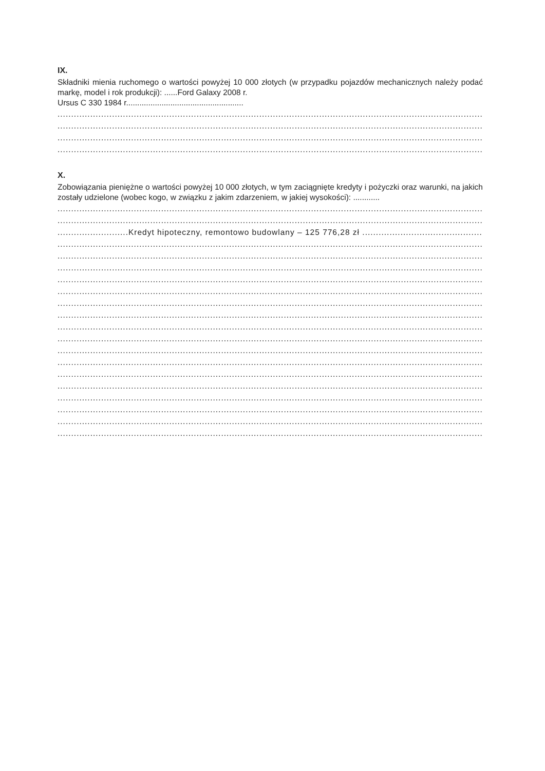IX.
Składniki mienia ruchomego o wartości powyżej 10 000 złotych (w przypadku pojazdów mechanicznych należy podać markę, model i rok produkcji): ......Ford Galaxy 2008 r.
Ursus C 330 1984 r.....................................................
..................................................................................................................................................................................................
..................................................................................................................................................................................................
..................................................................................................................................................................................................
..................................................................................................................................................................................................
X.
Zobowiązania pieniężne o wartości powyżej 10 000 złotych, w tym zaciągnięte kredyty i pożyczki oraz warunki, na jakich zostały udzielone (wobec kogo, w związku z jakim zdarzeniem, w jakiej wysokości): ............
..................................................................................................................................................................................................
..................................................................................................................................................................................................
..........................Kredyt hipoteczny, remontowo budowlany – 125 776,28 zł ...........................................................................
..................................................................................................................................................................................................
..................................................................................................................................................................................................
..................................................................................................................................................................................................
..................................................................................................................................................................................................
..................................................................................................................................................................................................
..................................................................................................................................................................................................
..................................................................................................................................................................................................
..................................................................................................................................................................................................
..................................................................................................................................................................................................
..................................................................................................................................................................................................
..................................................................................................................................................................................................
..................................................................................................................................................................................................
..................................................................................................................................................................................................
..................................................................................................................................................................................................
..................................................................................................................................................................................................
..................................................................................................................................................................................................
..................................................................................................................................................................................................